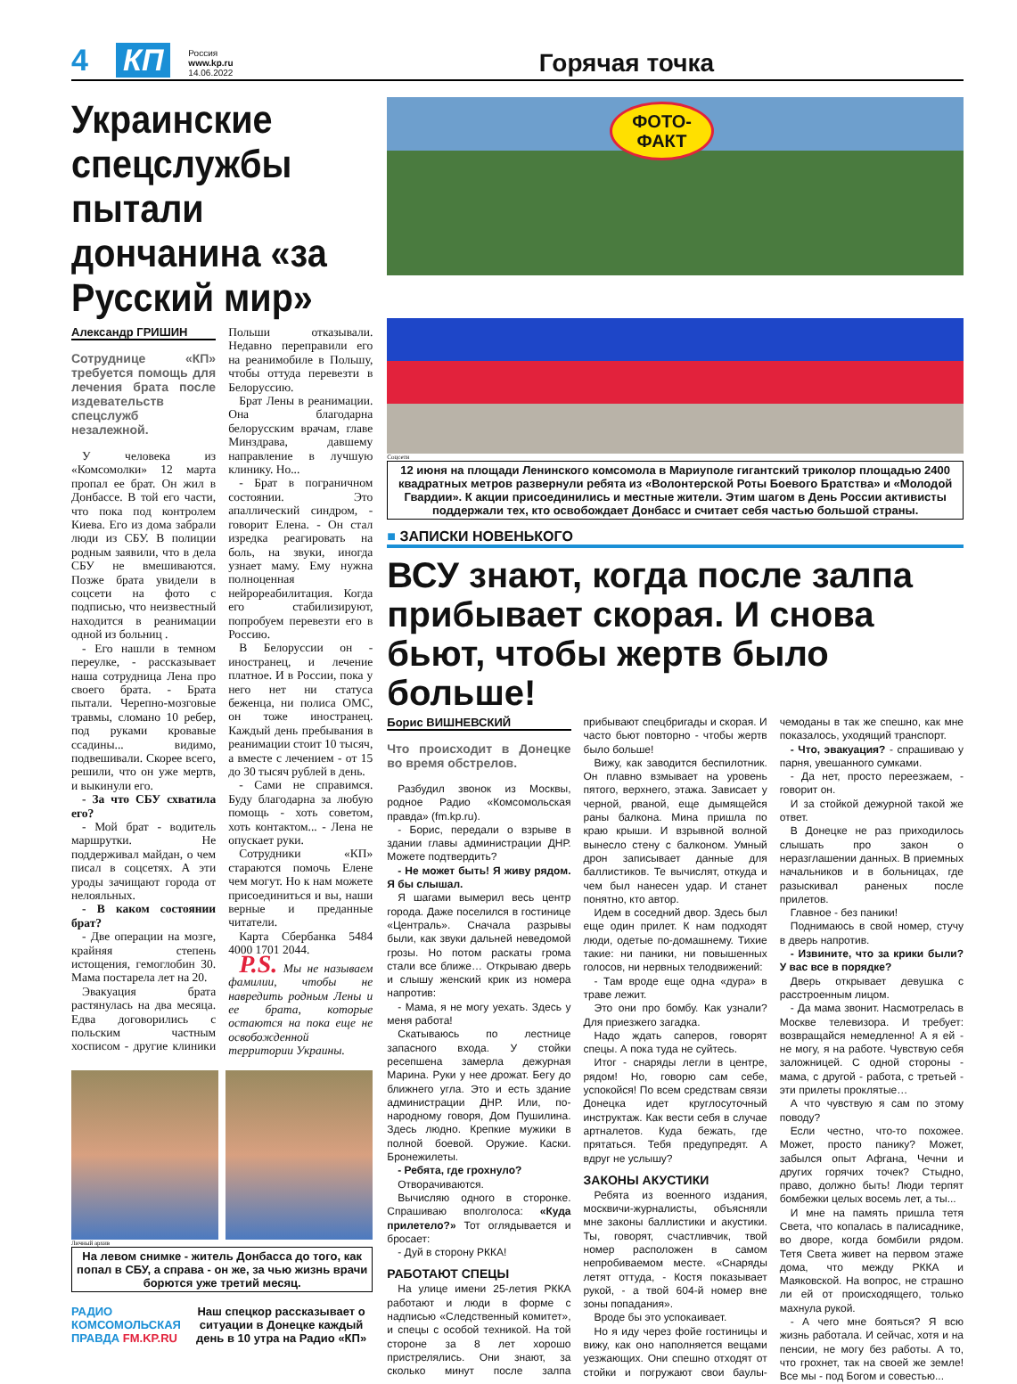4 КП Россия
www.kp.ru
14.06.2022 Горячая точка
Украинские спецслужбы пытали дончанина «за Русский мир»
Александр ГРИШИН
Сотруднице «КП» требуется помощь для лечения брата после издевательств спецслужб незалежной.
У человека из «Комсомолки» 12 марта пропал ее брат. Он жил в Донбассе. В той его части, что пока под контролем Киева. Его из дома забрали люди из СБУ. В полиции родным заявили, что в дела СБУ не вмешиваются. Позже брата увидели в соцсети на фото с подписью, что неизвестный находится в реанимации одной из больниц .
- Его нашли в темном переулке, - рассказывает наша сотрудница Лена про своего брата. - Брата пытали. Черепно-мозговые травмы, сломано 10 ребер, под руками кровавые ссадины... видимо, подвешивали. Скорее всего, решили, что он уже мертв, и выкинули его.
- За что СБУ схватила его?
- Мой брат - водитель маршрутки. Не поддерживал майдан, о чем писал в соцсетях. А эти уроды зачищают города от нелояльных.
- В каком состоянии брат?
- Две операции на мозге, крайняя степень истощения, гемоглобин 30. Мама постарела лет на 20.
Эвакуация брата растянулась на два месяца. Едва договорились с польским частным хосписом - другие клиники Польши отказывали. Недавно переправили его на реанимобиле в Польшу, чтобы оттуда перевезти в Белоруссию.
Брат Лены в реанимации. Она благодарна белорусским врачам, главе Минздрава, давшему направление в лучшую клинику. Но...
- Брат в пограничном состоянии. Это апаллический синдром, - говорит Елена. - Он стал изредка реагировать на боль, на звуки, иногда узнает маму. Ему нужна полноценная нейрореабилитация. Когда его стабилизируют, попробуем перевезти его в Россию.
В Белоруссии он - иностранец, и лечение платное. И в России, пока у него нет ни статуса беженца, ни полиса ОМС, он тоже иностранец. Каждый день пребывания в реанимации стоит 10 тысяч, а вместе с лечением - от 15 до 30 тысяч рублей в день.
- Сами не справимся. Буду благодарна за любую помощь - хоть советом, хоть контактом... - Лена не опускает руки.
Сотрудники «КП» стараются помочь Елене чем могут. Но к нам можете присоединиться и вы, наши верные и преданные читатели.
Карта Сбербанка 5484 4000 1701 2044.
P.S. Мы не называем фамилии, чтобы не навредить родным Лены и ее брата, которые остаются на пока еще не освобожденной территории Украины.
Личный архив
На левом снимке - житель Донбасса до того, как попал в СБУ, а справа - он же, за чью жизнь врачи борются уже третий месяц.
РАДИО КОМСОМОЛЬСКАЯ ПРАВДА FM.KP.RU
Наш спецкор рассказывает о ситуации в Донецке каждый день в 10 утра на Радио «КП»
ФОТО-
ФАКТ
Соцсети
12 июня на площади Ленинского комсомола в Мариуполе гигантский триколор площадью 2400 квадратных метров развернули ребята из «Волонтерской Роты Боевого Братства» и «Молодой Гвардии». К акции присоединились и местные жители. Этим шагом в День России активисты поддержали тех, кто освобождает Донбасс и считает себя частью большой страны.
■ ЗАПИСКИ НОВЕНЬКОГО
ВСУ знают, когда после залпа прибывает скорая. И снова бьют, чтобы жертв было больше!
Борис ВИШНЕВСКИЙ
Что происходит в Донецке во время обстрелов.
Разбудил звонок из Москвы, родное Радио «Комсомольская правда» (fm.kp.ru).
- Борис, передали о взрыве в здании главы администрации ДНР. Можете подтвердить?
- Не может быть! Я живу рядом. Я бы слышал.
Я шагами вымерил весь центр города. Даже поселился в гостинице «Централь». Сначала разрывы были, как звуки дальней неведомой грозы. Но потом раскаты грома стали все ближе… Открываю дверь и слышу женский крик из номера напротив:
- Мама, я не могу уехать. Здесь у меня работа!
Скатываюсь по лестнице запасного входа. У стойки ресепшена замерла дежурная Марина. Руки у нее дрожат. Бегу до ближнего угла. Это и есть здание администрации ДНР. Или, по-народному говоря, Дом Пушилина. Здесь людно. Крепкие мужики в полной боевой. Оружие. Каски. Бронежилеты.
- Ребята, где грохнуло?
Отворачиваются.
Вычисляю одного в сторонке. Спрашиваю вполголоса: «Куда прилетело?» Тот оглядывается и бросает:
- Дуй в сторону РККА!
РАБОТАЮТ СПЕЦЫ
На улице имени 25-летия РККА работают и люди в форме с надписью «Следственный комитет», и спецы с особой техникой. На той стороне за 8 лет хорошо пристрелялись. Они знают, за сколько минут после залпа прибывают спецбригады и скорая. И часто бьют повторно - чтобы жертв было больше!
Вижу, как заводится беспилотник. Он плавно взмывает на уровень пятого, верхнего, этажа. Зависает у черной, рваной, еще дымящейся раны балкона. Мина пришла по краю крыши. И взрывной волной вынесло стену с балконом. Умный дрон записывает данные для баллистиков. Те вычислят, откуда и чем был нанесен удар. И станет понятно, кто автор.
Идем в соседний двор. Здесь был еще один прилет. К нам подходят люди, одетые по-домашнему. Тихие такие: ни паники, ни повышенных голосов, ни нервных телодвижений:
- Там вроде еще одна «дура» в траве лежит.
Это они про бомбу. Как узнали? Для приезжего загадка.
Надо ждать саперов, говорят спецы. А пока туда не суйтесь.
Итог - снаряды легли в центре, рядом! Но, говорю сам себе, успокойся! По всем средствам связи Донецка идет круглосуточный инструктаж. Как вести себя в случае артналетов. Куда бежать, где прятаться. Тебя предупредят. А вдруг не услышу?
ЗАКОНЫ АКУСТИКИ
Ребята из военного издания, москвичи-журналисты, объясняли мне законы баллистики и акустики. Ты, говорят, счастливчик, твой номер расположен в самом непробиваемом месте. «Снаряды летят оттуда, - Костя показывает рукой, - а твой 604-й номер вне зоны попадания».
Вроде бы это успокаивает.
Но я иду через фойе гостиницы и вижу, как оно наполняется вещами уезжающих. Они спешно отходят от стойки и погружают свои баулы-чемоданы в так же спешно, как мне показалось, уходящий транспорт.
- Что, эвакуация? - спрашиваю у парня, увешанного сумками.
- Да нет, просто переезжаем, - говорит он.
И за стойкой дежурной такой же ответ.
В Донецке не раз приходилось слышать про закон о неразглашении данных. В приемных начальников и в больницах, где разыскивал раненых после прилетов.
Главное - без паники!
Поднимаюсь в свой номер, стучу в дверь напротив.
- Извините, что за крики были? У вас все в порядке?
Дверь открывает девушка с расстроенным лицом.
- Да мама звонит. Насмотрелась в Москве телевизора. И требует: возвращайся немедленно! А я ей - не могу, я на работе. Чувствую себя заложницей. С одной стороны - мама, с другой - работа, с третьей - эти прилеты проклятые…
А что чувствую я сам по этому поводу?
Если честно, что-то похожее. Может, просто панику? Может, забылся опыт Афгана, Чечни и других горячих точек? Стыдно, право, должно быть! Люди терпят бомбежки целых восемь лет, а ты...
И мне на память пришла тетя Света, что копалась в палисаднике, во дворе, когда бомбили рядом. Тетя Света живет на первом этаже дома, что между РККА и Маяковской. На вопрос, не страшно ли ей от происходящего, только махнула рукой.
- А чего мне бояться? Я всю жизнь работала. И сейчас, хотя и на пенсии, не могу без работы. А то, что грохнет, так на своей же земле! Все мы - под Богом и совестью...